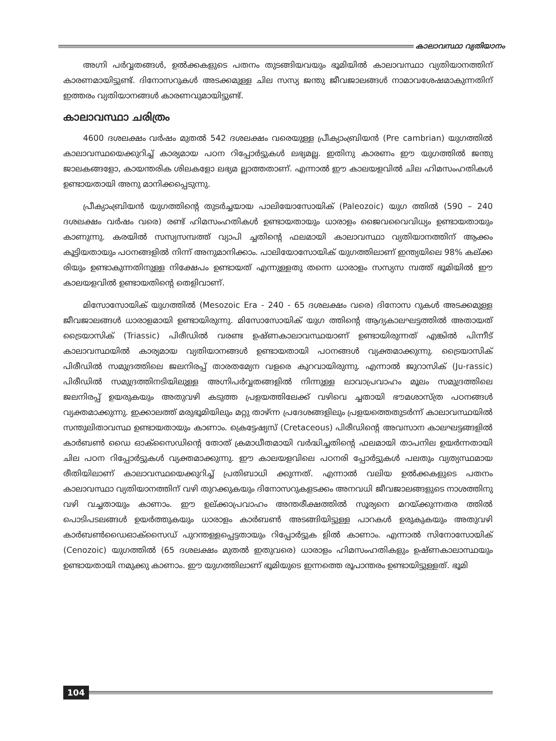കാലാവസ്ഥാ വ്യതിയാനം
അഗ്നി പർവ്വതങ്ങൾ, ഉൽക്കകളുടെ പതനം തുടങ്ങിയവയും ഭൂമിയിൽ കാലാവസ്ഥാ വ്യതിയാനത്തിന് കാരണമായിട്ടുണ്ട്. ദിനോസറുകൾ അടക്കമുള്ള ചില സസ്യ ജന്തു ജീവജാലങ്ങൾ നാമാവശേഷമാകുന്നതിന് ഇത്തരം വ്യതിയാനങ്ങൾ കാരണവുമായിട്ടുണ്ട്.
കാലാവസ്ഥാ ചരിത്രം
4600 ദശലക്ഷം വർഷം മുതൽ 542 ദശലക്ഷം വരെയുള്ള പ്രീക്യാംബ്രിയൻ (Pre cambrian) യുഗത്തിൽ കാലാവസ്ഥയെക്കുറിച്ച് കാര്യമായ പഠന റിപ്പോർട്ടുകൾ ലഭ്യമല്ല. ഇതിനു കാരണം ഈ യുഗത്തിൽ ജന്തു ജാലകങ്ങളോ, കായന്തരിക ശിലകളോ ലഭ്യമ ല്ലാത്തതാണ്. എന്നാൽ ഈ കാലയളവിൽ ചില ഹിമസംഹതികൾ ഉണ്ടായതായി അനു മാനിക്കപ്പെടുന്നു.
പ്രീക്യാംബ്രിയൻ യുഗത്തിന്റെ തുടർച്ചയായ പാലിയോസോയിക് (Paleozoic) യുഗ ത്തിൽ (590 – 240 ദശലക്ഷം വർഷം വരെ) രണ്ട് ഹിമസംഹതികൾ ഉണ്ടായതായും ധാരാളം ജൈവവൈവിധ്യം ഉണ്ടായതായും കാണുന്നു. കരയിൽ സസ്യസമ്പത്ത് വ്യാപി ച്ചതിന്റെ ഫലമായി കാലാവസ്ഥാ വ്യതിയാനത്തിന് ആക്കം കൂട്ടിയതായും പഠനങ്ങളിൽ നിന്ന് അനുമാനിക്കാം. പാലിയോസോയിക് യുഗത്തിലാണ് ഇന്ത്യയിലെ 98% കല്ക്ക രിയും ഉണ്ടാകുന്നതിനുള്ള നിക്ഷേപം ഉണ്ടായത് എന്നുള്ളതു തന്നെ ധാരാളം സസ്യസ മ്പത്ത് ഭൂമിയിൽ ഈ കാലയളവിൽ ഉണ്ടായതിന്റെ തെളിവാണ്.
മിസോസോയിക് യുഗത്തിൽ (Mesozoic Era - 240 - 65 ദശലക്ഷം വരെ) ദിനോസ റുകൾ അടക്കമുള്ള ജീവജാലങ്ങൾ ധാരാളമായി ഉണ്ടായിരുന്നു. മിസോസോയിക് യുഗ ത്തിന്റെ ആദ്യകാലഘട്ടത്തിൽ അതായത് ട്രൈയാസിക് (Triassic) പിരീഡിൽ വരണ്ട ഉഷ്ണകാലാവസ്ഥയാണ് ഉണ്ടായിരുന്നത് എങ്കിൽ പിന്നീട് കാലാവസ്ഥയിൽ കാര്യമായ വ്യതിയാനങ്ങൾ ഉണ്ടായതായി പഠനങ്ങൾ വ്യക്തമാക്കുന്നു. ട്രൈയാസിക് പിരീഡിൽ സമുദ്രത്തിലെ ജലനിരപ്പ് താരതമ്യേന വളരെ കുറവായിരുന്നു. എന്നാൽ ജുറാസിക് (Ju-rassic) പിരീഡിൽ സമുദ്രത്തിനടിയിലുള്ള അഗ്നിപർവ്വതങ്ങളിൽ നിന്നുള്ള ലാവാപ്രവാഹം മൂലം സമുദ്രത്തിലെ ജലനിരപ്പ് ഉയരുകയും അതുവഴി കടുത്ത പ്രളയത്തിലേക്ക് വഴിവെ ച്ചതായി ഭൗമശാസ്ത്ര പഠനങ്ങൾ വ്യക്തമാക്കുന്നു. ഇക്കാലത്ത് മരുഭൂമിയിലും മറ്റു താഴ്ന്ന പ്രദേശങ്ങളിലും പ്രളയത്തെതുടർന്ന് കാലാവസ്ഥയിൽ സന്തുലിതാവസ്ഥ ഉണ്ടായതായും കാണാം. ക്രെട്ടേഷ്യസ് (Cretaceous) പിരീഡിന്റെ അവസാന കാലഘട്ടങ്ങളിൽ കാർബൺ ഡൈ ഓക്സൈഡിന്റെ തോത് ക്രമാധീതമായി വർദ്ധിച്ചതിന്റെ ഫലമായി താപനില ഉയർന്നതായി ചില പഠന റിപ്പോർട്ടുകൾ വ്യക്തമാക്കുന്നു. ഈ കാലയളവിലെ പഠനരി പ്പോർട്ടുകൾ പലതും വ്യത്യസ്ഥമായ രീതിയിലാണ് കാലാവസ്ഥയെക്കുറിച്ച് പ്രതിബാധി ക്കുന്നത്. എന്നാൽ വലിയ ഉൽക്കകളുടെ പതനം കാലാവസ്ഥാ വ്യതിയാനത്തിന് വഴി തുറക്കുകയും ദിനോസറുകളടക്കം അനവധി ജീവജാലങ്ങളുടെ നാശത്തിനു വഴി വച്ചതായും കാണാം. ഈ ഉല്ക്കാപ്രവാഹം അന്തരീക്ഷത്തിൽ സൂര്യനെ മറയ്ക്കുന്നതര ത്തിൽ പൊടിപടലങ്ങൾ ഉയർത്തുകയും ധാരാളം കാർബൺ അടങ്ങിയിട്ടുള്ള പാറകൾ ഉരുകുകയും അതുവഴി കാർബൺഡൈഓക്സൈഡ് പുറന്തള്ളപ്പെട്ടതായും റിപ്പോർട്ടുക ളിൽ കാണാം. എന്നാൽ സിനോസോയിക് (Cenozoic) യുഗത്തിൽ (65 ദശലക്ഷം മുതൽ ഇതുവരെ) ധാരാളം ഹിമസംഹതികളും ഉഷ്ണകാലാസ്ഥയും ഉണ്ടായതായി നമുക്കു കാണാം. ഈ യുഗത്തിലാണ് ഭൂമിയുടെ ഇന്നത്തെ രൂപാന്തരം ഉണ്ടായിട്ടുള്ളത്. ഭൂമി
104